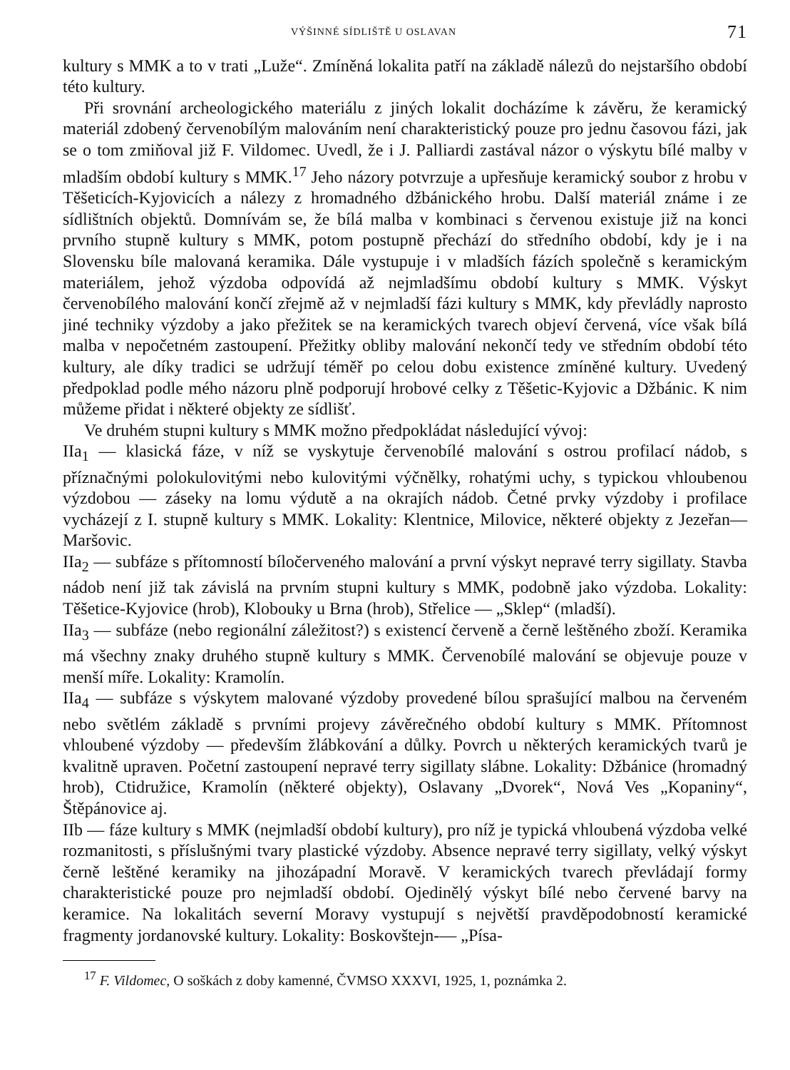VÝŠINNÉ SÍDLIŠTĚ U OSLAVAN 71
kultury s MMK a to v trati „Luže“. Zmíněná lokalita patří na základě nálezů do nejstaršího období této kultury.
Při srovnání archeologického materiálu z jiných lokalit docházíme k závěru, že keramický materiál zdobený červenobílým malováním není charakteristický pouze pro jednu časovou fázi, jak se o tom zmiňoval již F. Vildomec. Uvedl, že i J. Palliardi zastával názor o výskytu bílé malby v mladším období kultury s MMK.<sup>17</sup> Jeho názory potvrzuje a upřesňuje keramický soubor z hrobu v Těšeticích-Kyjovicích a nálezy z hromadného džbánického hrobu. Další materiál známe i ze sídlištních objektů. Domnívám se, že bílá malba v kombinaci s červenou existuje již na konci prvního stupně kultury s MMK, potom postupně přechází do středního období, kdy je i na Slovensku bíle malovaná keramika. Dále vystupuje i v mladších fázích společně s keramickým materiálem, jehož výzdoba odpovídá až nejmladšímu období kultury s MMK. Výskyt červenobílého malování končí zřejmě až v nejmladší fázi kultury s MMK, kdy převládly naprosto jiné techniky výzdoby a jako přežitek se na keramických tvarech objeví červená, více však bílá malba v nepočetném zastoupení. Přežitky obliby malování nekončí tedy ve středním období této kultury, ale díky tradici se udržují téměř po celou dobu existence zmíněné kultury. Uvedený předpoklad podle mého názoru plně podporují hrobové celky z Těšetic-Kyjovic a Džbánic. K nim můžeme přidat i některé objekty ze sídlišť.
Ve druhém stupni kultury s MMK možno předpokládat následující vývoj:
IIa<sub>1</sub> — klasická fáze, v níž se vyskytuje červenobílé malování s ostrou profilací nádob, s příznačnými polokulovitými nebo kulovitými výčnělky, rohatými uchy, s typickou vhloubenou výzdobou — záseky na lomu výdutě a na okrajích nádob. Četné prvky výzdoby i profilace vycházejí z I. stupně kultury s MMK. Lokality: Klentnice, Milovice, některé objekty z Jezeřan—Maršovic.
IIa<sub>2</sub> — subfáze s přítomností bíločerveného malování a první výskyt nepravé terry sigillaty. Stavba nádob není již tak závislá na prvním stupni kultury s MMK, podobně jako výzdoba. Lokality: Těšetice-Kyjovice (hrob), Klobouky u Brna (hrob), Střelice — „Sklep“ (mladší).
IIa<sub>3</sub> — subfáze (nebo regionální záležitost?) s existencí červeně a černě leštěného zboží. Keramika má všechny znaky druhého stupně kultury s MMK. Červenobílé malování se objevuje pouze v menší míře. Lokality: Kramolín.
IIa<sub>4</sub> — subfáze s výskytem malované výzdoby provedené bílou sprašující malbou na červeném nebo světlém základě s prvními projevy závěrečného období kultury s MMK. Přítomnost vhloubené výzdoby — především žlábkování a důlky. Povrch u některých keramických tvarů je kvalitně upraven. Početní zastoupení nepravé terry sigillaty slábne. Lokality: Džbánice (hromadný hrob), Ctidružice, Kramolín (některé objekty), Oslavany „Dvorek“, Nová Ves „Kopaniny“, Štěpánovice aj.
IIb — fáze kultury s MMK (nejmladší období kultury), pro níž je typická vhloubená výzdoba velké rozmanitosti, s příslušnými tvary plastické výzdoby. Absence nepravé terry sigillaty, velký výskyt černě leštěné keramiky na jihozápadní Moravě. V keramických tvarech převládají formy charakteristické pouze pro nejmladší období. Ojedinělý výskyt bílé nebo červené barvy na keramice. Na lokalitách severní Moravy vystupují s největší pravděpodobností keramické fragmenty jordanovské kultury. Lokality: Boskovštejn-— „Písa-
<sup>17</sup> F. Vildomec, O soškách z doby kamenné, ČVMSO XXXVI, 1925, 1, poznámka 2.